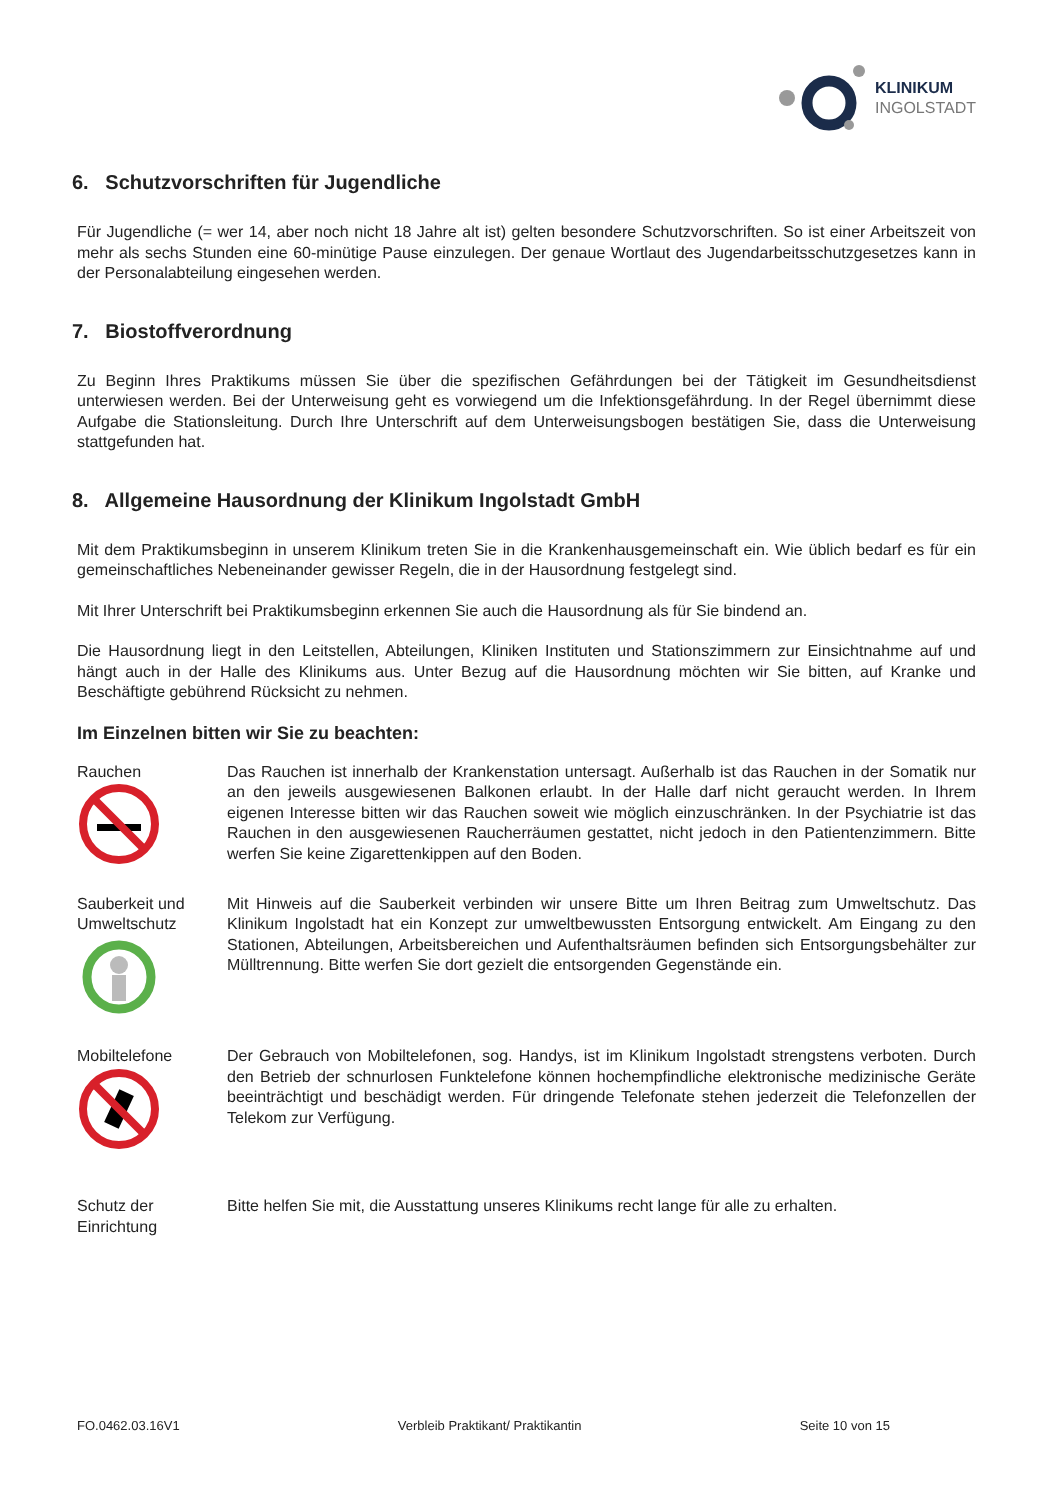KLINIKUM
INGOLSTADT
6. Schutzvorschriften für Jugendliche
Für Jugendliche (= wer 14, aber noch nicht 18 Jahre alt ist) gelten besondere Schutzvorschriften. So ist einer Arbeitszeit von mehr als sechs Stunden eine 60-minütige Pause einzulegen. Der genaue Wortlaut des Jugendarbeitsschutzgesetzes kann in der Personalabteilung eingesehen werden.
7. Biostoffverordnung
Zu Beginn Ihres Praktikums müssen Sie über die spezifischen Gefährdungen bei der Tätigkeit im Gesundheitsdienst unterwiesen werden. Bei der Unterweisung geht es vorwiegend um die Infektionsgefährdung. In der Regel übernimmt diese Aufgabe die Stationsleitung. Durch Ihre Unterschrift auf dem Unterweisungsbogen bestätigen Sie, dass die Unterweisung stattgefunden hat.
8. Allgemeine Hausordnung der Klinikum Ingolstadt GmbH
Mit dem Praktikumsbeginn in unserem Klinikum treten Sie in die Krankenhausgemeinschaft ein. Wie üblich bedarf es für ein gemeinschaftliches Nebeneinander gewisser Regeln, die in der Hausordnung festgelegt sind.
Mit Ihrer Unterschrift bei Praktikumsbeginn erkennen Sie auch die Hausordnung als für Sie bindend an.
Die Hausordnung liegt in den Leitstellen, Abteilungen, Kliniken Instituten und Stationszimmern zur Einsichtnahme auf und hängt auch in der Halle des Klinikums aus. Unter Bezug auf die Hausordnung möchten wir Sie bitten, auf Kranke und Beschäftigte gebührend Rücksicht zu nehmen.
Im Einzelnen bitten wir Sie zu beachten:
Rauchen
Das Rauchen ist innerhalb der Krankenstation untersagt. Außerhalb ist das Rauchen in der Somatik nur an den jeweils ausgewiesenen Balkonen erlaubt. In der Halle darf nicht geraucht werden. In Ihrem eigenen Interesse bitten wir das Rauchen soweit wie möglich einzuschränken. In der Psychiatrie ist das Rauchen in den ausgewiesenen Raucherräumen gestattet, nicht jedoch in den Patientenzimmern. Bitte werfen Sie keine Zigarettenkippen auf den Boden.
Sauberkeit und Umweltschutz
Mit Hinweis auf die Sauberkeit verbinden wir unsere Bitte um Ihren Beitrag zum Umweltschutz. Das Klinikum Ingolstadt hat ein Konzept zur umweltbewussten Entsorgung entwickelt. Am Eingang zu den Stationen, Abteilungen, Arbeitsbereichen und Aufenthaltsräumen befinden sich Entsorgungsbehälter zur Mülltrennung. Bitte werfen Sie dort gezielt die entsorgenden Gegenstände ein.
Mobiltelefone
Der Gebrauch von Mobiltelefonen, sog. Handys, ist im Klinikum Ingolstadt strengstens verboten. Durch den Betrieb der schnurlosen Funktelefone können hochempfindliche elektronische medizinische Geräte beeinträchtigt und beschädigt werden. Für dringende Telefonate stehen jederzeit die Telefonzellen der Telekom zur Verfügung.
Schutz der Einrichtung
Bitte helfen Sie mit, die Ausstattung unseres Klinikums recht lange für alle zu erhalten.
FO.0462.03.16V1 Verbleib Praktikant/ Praktikantin Seite 10 von 15